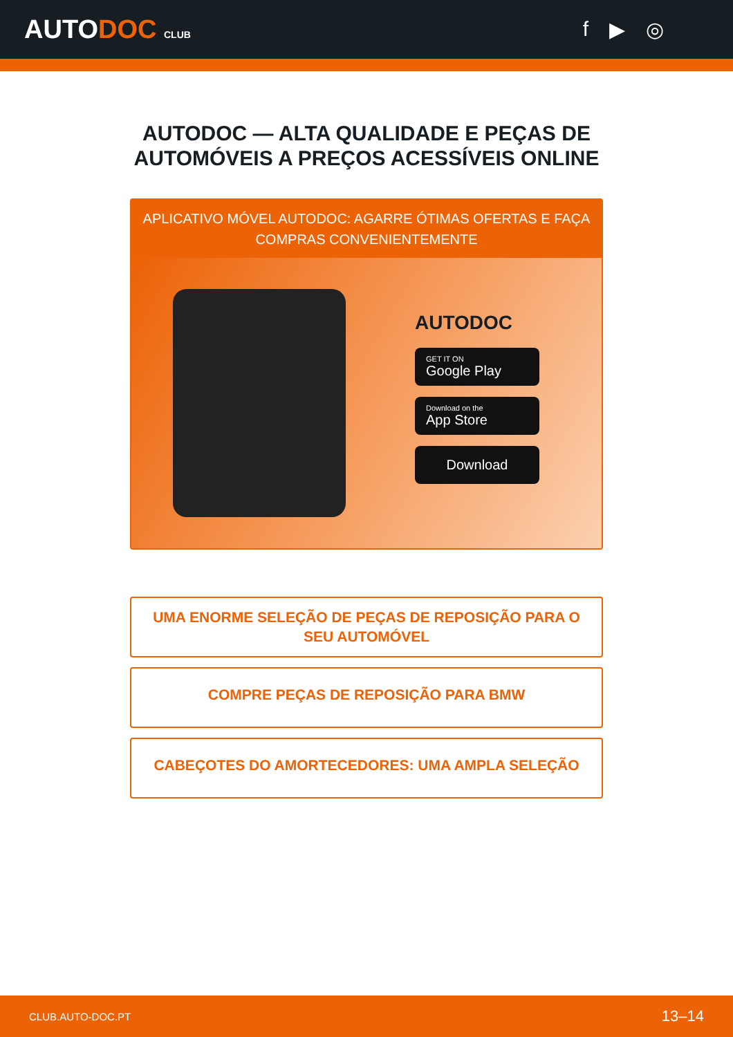AUTODOC CLUB
f ▶ ◎
AUTODOC — ALTA QUALIDADE E PEÇAS DE
AUTOMÓVEIS A PREÇOS ACESSÍVEIS ONLINE
APLICATIVO MÓVEL AUTODOC: AGARRE ÓTIMAS OFERTAS E FAÇA COMPRAS CONVENIENTEMENTE
AUTODOC
GET IT ON
Google Play
Download on the
App Store
Download
UMA ENORME SELEÇÃO DE PEÇAS DE REPOSIÇÃO PARA O SEU AUTOMÓVEL
COMPRE PEÇAS DE REPOSIÇÃO PARA BMW
CABEÇOTES DO AMORTECEDORES: UMA AMPLA SELEÇÃO
CLUB.AUTO-DOC.PT 13–14